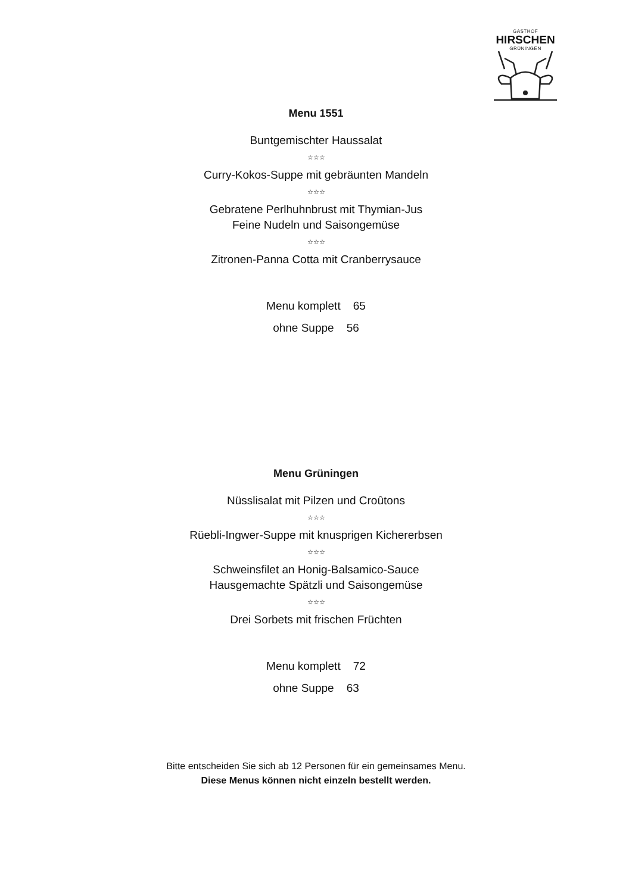GASTHOF
HIRSCHEN
GRÜNINGEN
Menu 1551
Buntgemischter Haussalat
☆☆☆
Curry-Kokos-Suppe mit gebräunten Mandeln
☆☆☆
Gebratene Perlhuhnbrust mit Thymian-Jus
Feine Nudeln und Saisongemüse
☆☆☆
Zitronen-Panna Cotta mit Cranberrysauce
Menu komplett 65
ohne Suppe 56
Menu Grüningen
Nüsslisalat mit Pilzen und Croûtons
☆☆☆
Rüebli-Ingwer-Suppe mit knusprigen Kichererbsen
☆☆☆
Schweinsfilet an Honig-Balsamico-Sauce
Hausgemachte Spätzli und Saisongemüse
☆☆☆
Drei Sorbets mit frischen Früchten
Menu komplett 72
ohne Suppe 63
Bitte entscheiden Sie sich ab 12 Personen für ein gemeinsames Menu.
Diese Menus können nicht einzeln bestellt werden.